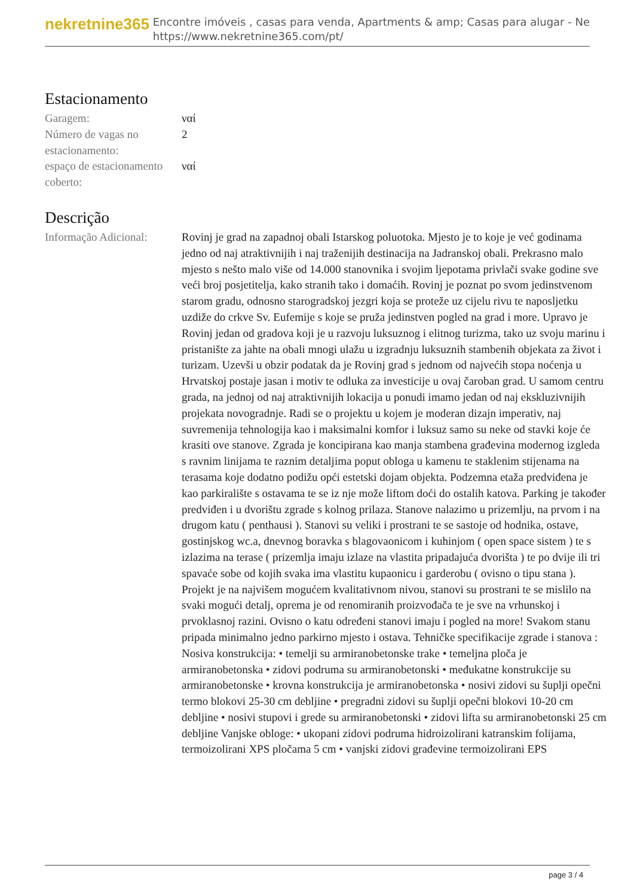nekretnine365
Encontre imóveis , casas para venda, Apartments & amp; Casas para alugar - Ne
https://www.nekretnine365.com/pt/
Estacionamento
| Garagem: | ναί |
| Número de vagas no estacionamento: | 2 |
| espaço de estacionamento coberto: | ναί |
Descrição
| Informação Adicional: | Rovinj je grad na zapadnoj obali Istarskog poluotoka. Mjesto je to koje je već godinama jedno od naj atraktivnijih i naj traženijih destinacija na Jadranskoj obali. Prekrasno malo mjesto s nešto malo više od 14.000 stanovnika i svojim ljepotama privlači svake godine sve veći broj posjetitelja, kako stranih tako i domaćih. Rovinj je poznat po svom jedinstvenom starom gradu, odnosno starogradskoj jezgri koja se proteže uz cijelu rivu te naposljetku uzdiže do crkve Sv. Eufemije s koje se pruža jedinstven pogled na grad i more. Upravo je Rovinj jedan od gradova koji je u razvoju luksuznog i elitnog turizma, tako uz svoju marinu i pristanište za jahte na obali mnogi ulažu u izgradnju luksuznih stambenih objekata za život i turizam. Uzevši u obzir podatak da je Rovinj grad s jednom od najvećih stopa noćenja u Hrvatskoj postaje jasan i motiv te odluka za investicije u ovaj čaroban grad. U samom centru grada, na jednoj od naj atraktivnijih lokacija u ponudi imamo jedan od naj ekskluzivnijih projekata novogradnje. Radi se o projektu u kojem je moderan dizajn imperativ, naj suvremenija tehnologija kao i maksimalni komfor i luksuz samo su neke od stavki koje će krasiti ove stanove. Zgrada je koncipirana kao manja stambena građevina modernog izgleda s ravnim linijama te raznim detaljima poput obloga u kamenu te staklenim stijenama na terasama koje dodatno podižu opći estetski dojam objekta. Podzemna etaža predviđena je kao parkiralište s ostavama te se iz nje može liftom doći do ostalih katova. Parking je također predviđen i u dvorištu zgrade s kolnog prilaza. Stanove nalazimo u prizemlju, na prvom i na drugom katu ( penthausi ). Stanovi su veliki i prostrani te se sastoje od hodnika, ostave, gostinjskog wc.a, dnevnog boravka s blagovaonicom i kuhinjom ( open space sistem ) te s izlazima na terase ( prizemlja imaju izlaze na vlastita pripadajuća dvorišta ) te po dvije ili tri spavaće sobe od kojih svaka ima vlastitu kupaonicu i garderobu ( ovisno o tipu stana ). Projekt je na najvišem mogućem kvalitativnom nivou, stanovi su prostrani te se mislilo na svaki mogući detalj, oprema je od renomiranih proizvođača te je sve na vrhunskoj i prvoklasnoj razini. Ovisno o katu određeni stanovi imaju i pogled na more! Svakom stanu pripada minimalno jedno parkirno mjesto i ostava. Tehničke specifikacije zgrade i stanova : Nosiva konstrukcija: • temelji su armiranobetonske trake • temeljna ploča je armiranobetonska • zidovi podruma su armiranobetonski • međukatne konstrukcije su armiranobetonske • krovna konstrukcija je armiranobetonska • nosivi zidovi su šuplji opečni termo blokovi 25-30 cm debljine • pregradni zidovi su šuplji opečni blokovi 10-20 cm debljine • nosivi stupovi i grede su armiranobetonski • zidovi lifta su armiranobetonski 25 cm debljine Vanjske obloge: • ukopani zidovi podruma hidroizolirani katranskim folijama, termoizolirani XPS pločama 5 cm • vanjski zidovi građevine termoizolirani EPS |
page 3 / 4